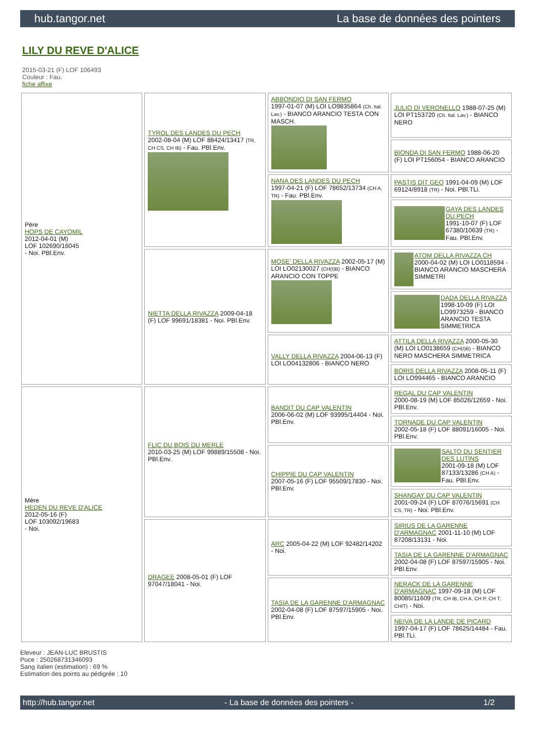hub.tangor.net La base de données des pointers
LILY DU REVE D'ALICE
2015-03-21 (F) LOF 106493
Couleur : Fau.
fiche affixe
| Père HOPS DE CAYOMIL 2012-04-01 (M) LOF 102690/16045 - Noi. PBl.Env. | TYROL DES LANDES DU PECH 2002-08-04 (M) LOF 88424/13417 (TR, CH CS, CH IB) - Fau. PBl.Env. | ABBONDIO DI SAN FERMO 1997-01-07 (M) LOI LO9835864 (Ch. Ital. Lav.) - BIANCO ARANCIO TESTA CON MASCH. | JULIO DI VERONELLO 1988-07-25 (M) LOI PT153720 (Ch. Ital. Lav.) - BIANCO NERO |
| | | | BIONDA DI SAN FERMO 1988-06-20 (F) LOI PT156054 - BIANCO ARANCIO |
| | | NANA DES LANDES DU PECH 1997-04-21 (F) LOF 78652/13734 (CH A, TR) - Fau. PBl.Env. | PASTIS DIT GEO 1991-04-09 (M) LOF 69124/8918 (TR) - Noi. PBl.TLi. |
| | | | GAYA DES LANDES DU PECH 1991-10-07 (F) LOF 67380/10639 (TR) - Fau. PBl.Env. |
| | NIETTA DELLA RIVAZZA 2009-04-18 (F) LOF 99691/18381 - Noi. PBl.Env. | MOSE' DELLA RIVAZZA 2002-05-17 (M) LOI LO02130027 (CH(I)B) - BIANCO ARANCIO CON TOPPE | ATOM DELLA RIVAZZA CH 2000-04-02 (M) LOI LO0118594 - BIANCO ARANCIO MASCHERA SIMMETRI |
| | | | DADA DELLA RIVAZZA 1998-10-09 (F) LOI LO9973259 - BIANCO ARANCIO TESTA SIMMETRICA |
| | | VALLY DELLA RIVAZZA 2004-06-13 (F) LOI LO04132806 - BIANCO NERO | ATTILA DELLA RIVAZZA 2000-05-30 (M) LOI LO0138659 (CH(I)B) - BIANCO NERO MASCHERA SIMMETRICA |
| | | | BORIS DELLA RIVAZZA 2008-05-11 (F) LOI LO994465 - BIANCO ARANCIO |
| Mère HEDEN DU REVE D'ALICE 2012-05-16 (F) LOF 103092/19683 - Noi. | FLIC DU BOIS DU MERLE 2010-03-25 (M) LOF 99889/15508 - Noi. PBl.Env. | BANDIT DU CAP VALENTIN 2006-06-02 (M) LOF 93995/14404 - Noi. PBl.Env. | REGAL DU CAP VALENTIN 2000-08-19 (M) LOF 85026/12659 - Noi. PBl.Env. |
| | | | TORNADE DU CAP VALENTIN 2002-05-18 (F) LOF 88091/16005 - Noi. PBl.Env. |
| | | CHIPPIE DU CAP VALENTIN 2007-05-16 (F) LOF 95509/17830 - Noi. PBl.Env. | SALTO DU SENTIER DES LUTINS 2001-09-18 (M) LOF 87133/13286 (CH A) - Fau. PBl.Env. |
| | | | SHANGAY DU CAP VALENTIN 2001-09-24 (F) LOF 87076/15691 (CH CS, TR) - Noi. PBl.Env. |
| | DRAGEE 2008-05-01 (F) LOF 97047/18041 - Noi. | ARC 2005-04-22 (M) LOF 92482/14202 - Noi. | SIRIUS DE LA GARENNE D'ARMAGNAC 2001-11-10 (M) LOF 87208/13131 - Noi. |
| | | | TASIA DE LA GARENNE D'ARMAGNAC 2002-04-08 (F) LOF 87597/15905 - Noi. PBl.Env. |
| | | TASIA DE LA GARENNE D'ARMAGNAC 2002-04-08 (F) LOF 87597/15905 - Noi. PBl.Env. | NERACK DE LA GARENNE D'ARMAGNAC 1997-09-18 (M) LOF 80085/11609 (TR, CH IB, CH A, CH P, CH T, CHIT) - Noi. |
| | | | NEIVA DE LA LANDE DE PICARD 1997-04-17 (F) LOF 78625/14484 - Fau. PBl.TLi. |
Eleveur : JEAN-LUC BRUSTIS
Puce : 250268731346093
Sang italien (estimation) : 69 %
Estimation des points au pédigrée : 10
http://hub.tangor.net - La base de données des pointers - 1/2